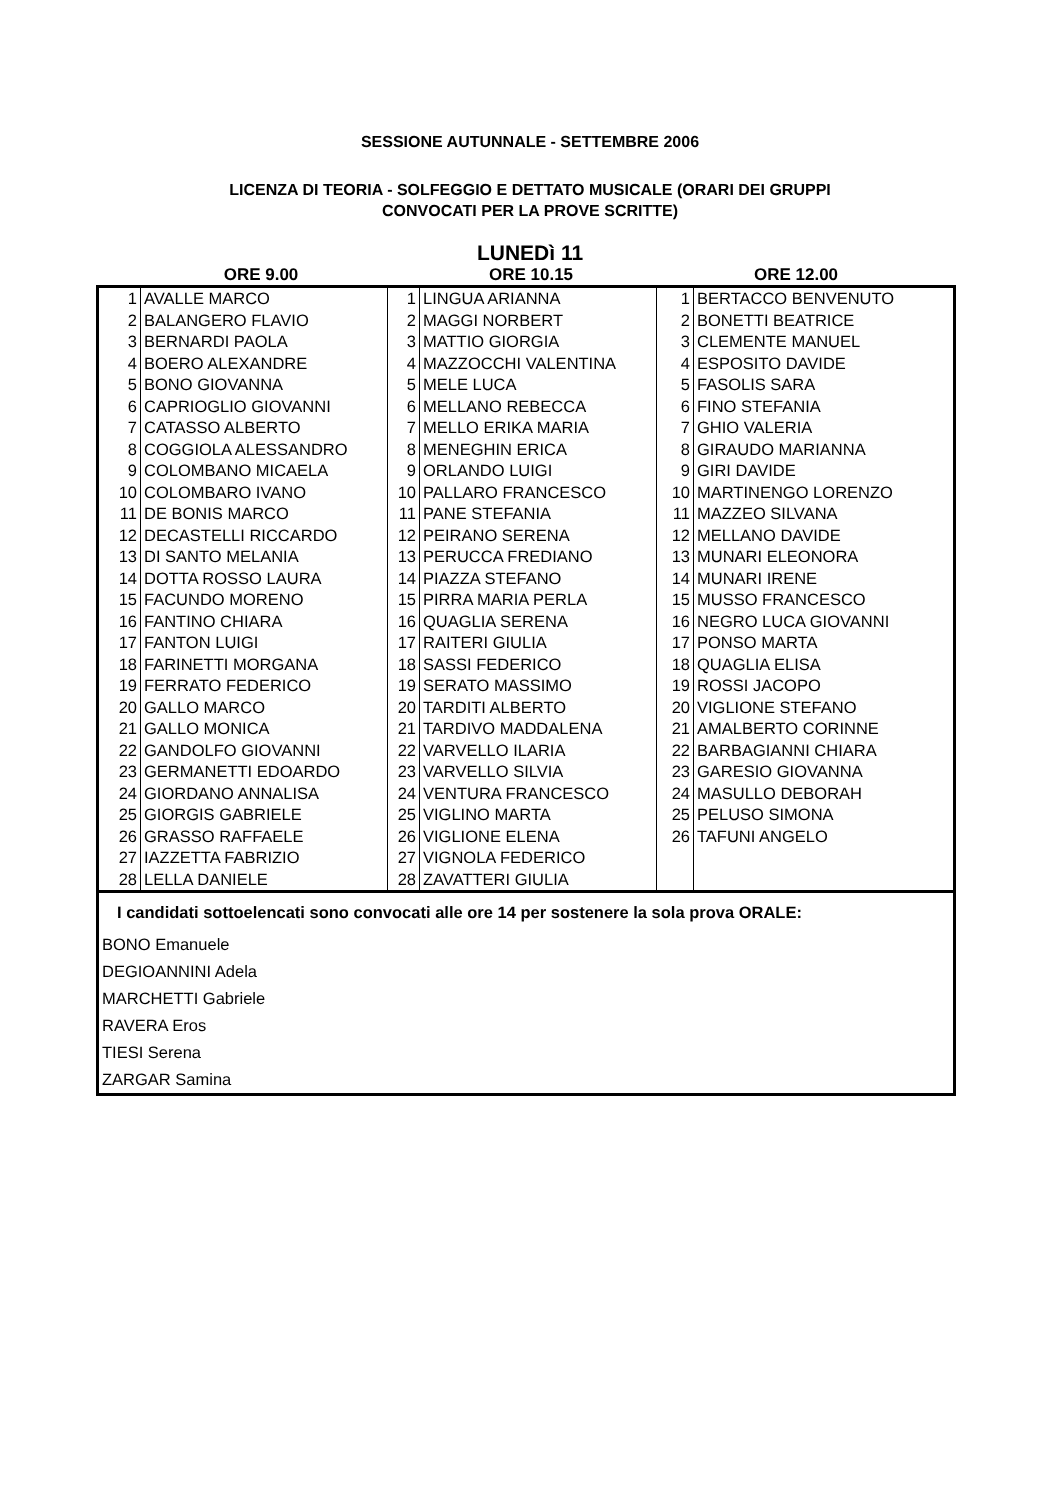SESSIONE AUTUNNALE - SETTEMBRE 2006
LICENZA DI TEORIA - SOLFEGGIO E DETTATO MUSICALE (ORARI DEI GRUPPI
CONVOCATI PER LA PROVE SCRITTE)
LUNEDì 11
ORE 9.00 ORE 10.15 ORE 12.00
| 1 | AVALLE MARCO | 1 | LINGUA ARIANNA | 1 | BERTACCO BENVENUTO |
| 2 | BALANGERO FLAVIO | 2 | MAGGI NORBERT | 2 | BONETTI BEATRICE |
| 3 | BERNARDI PAOLA | 3 | MATTIO GIORGIA | 3 | CLEMENTE MANUEL |
| 4 | BOERO ALEXANDRE | 4 | MAZZOCCHI VALENTINA | 4 | ESPOSITO DAVIDE |
| 5 | BONO GIOVANNA | 5 | MELE LUCA | 5 | FASOLIS SARA |
| 6 | CAPRIOGLIO GIOVANNI | 6 | MELLANO REBECCA | 6 | FINO STEFANIA |
| 7 | CATASSO ALBERTO | 7 | MELLO ERIKA MARIA | 7 | GHIO VALERIA |
| 8 | COGGIOLA ALESSANDRO | 8 | MENEGHIN ERICA | 8 | GIRAUDO MARIANNA |
| 9 | COLOMBANO MICAELA | 9 | ORLANDO LUIGI | 9 | GIRI DAVIDE |
| 10 | COLOMBARO IVANO | 10 | PALLARO FRANCESCO | 10 | MARTINENGO LORENZO |
| 11 | DE BONIS MARCO | 11 | PANE STEFANIA | 11 | MAZZEO SILVANA |
| 12 | DECASTELLI RICCARDO | 12 | PEIRANO SERENA | 12 | MELLANO DAVIDE |
| 13 | DI SANTO MELANIA | 13 | PERUCCA FREDIANO | 13 | MUNARI ELEONORA |
| 14 | DOTTA ROSSO LAURA | 14 | PIAZZA STEFANO | 14 | MUNARI IRENE |
| 15 | FACUNDO MORENO | 15 | PIRRA MARIA PERLA | 15 | MUSSO FRANCESCO |
| 16 | FANTINO CHIARA | 16 | QUAGLIA SERENA | 16 | NEGRO LUCA GIOVANNI |
| 17 | FANTON LUIGI | 17 | RAITERI GIULIA | 17 | PONSO MARTA |
| 18 | FARINETTI MORGANA | 18 | SASSI FEDERICO | 18 | QUAGLIA ELISA |
| 19 | FERRATO FEDERICO | 19 | SERATO MASSIMO | 19 | ROSSI JACOPO |
| 20 | GALLO MARCO | 20 | TARDITI ALBERTO | 20 | VIGLIONE STEFANO |
| 21 | GALLO MONICA | 21 | TARDIVO MADDALENA | 21 | AMALBERTO CORINNE |
| 22 | GANDOLFO GIOVANNI | 22 | VARVELLO ILARIA | 22 | BARBAGIANNI CHIARA |
| 23 | GERMANETTI EDOARDO | 23 | VARVELLO SILVIA | 23 | GARESIO GIOVANNA |
| 24 | GIORDANO ANNALISA | 24 | VENTURA FRANCESCO | 24 | MASULLO DEBORAH |
| 25 | GIORGIS GABRIELE | 25 | VIGLINO MARTA | 25 | PELUSO SIMONA |
| 26 | GRASSO RAFFAELE | 26 | VIGLIONE ELENA | 26 | TAFUNI ANGELO |
| 27 | IAZZETTA FABRIZIO | 27 | VIGNOLA FEDERICO | | |
| 28 | LELLA DANIELE | 28 | ZAVATTERI GIULIA | | |
I candidati sottoelencati sono convocati alle ore 14 per sostenere la sola prova ORALE:
BONO Emanuele
DEGIOANNINI Adela
MARCHETTI Gabriele
RAVERA Eros
TIESI Serena
ZARGAR Samina